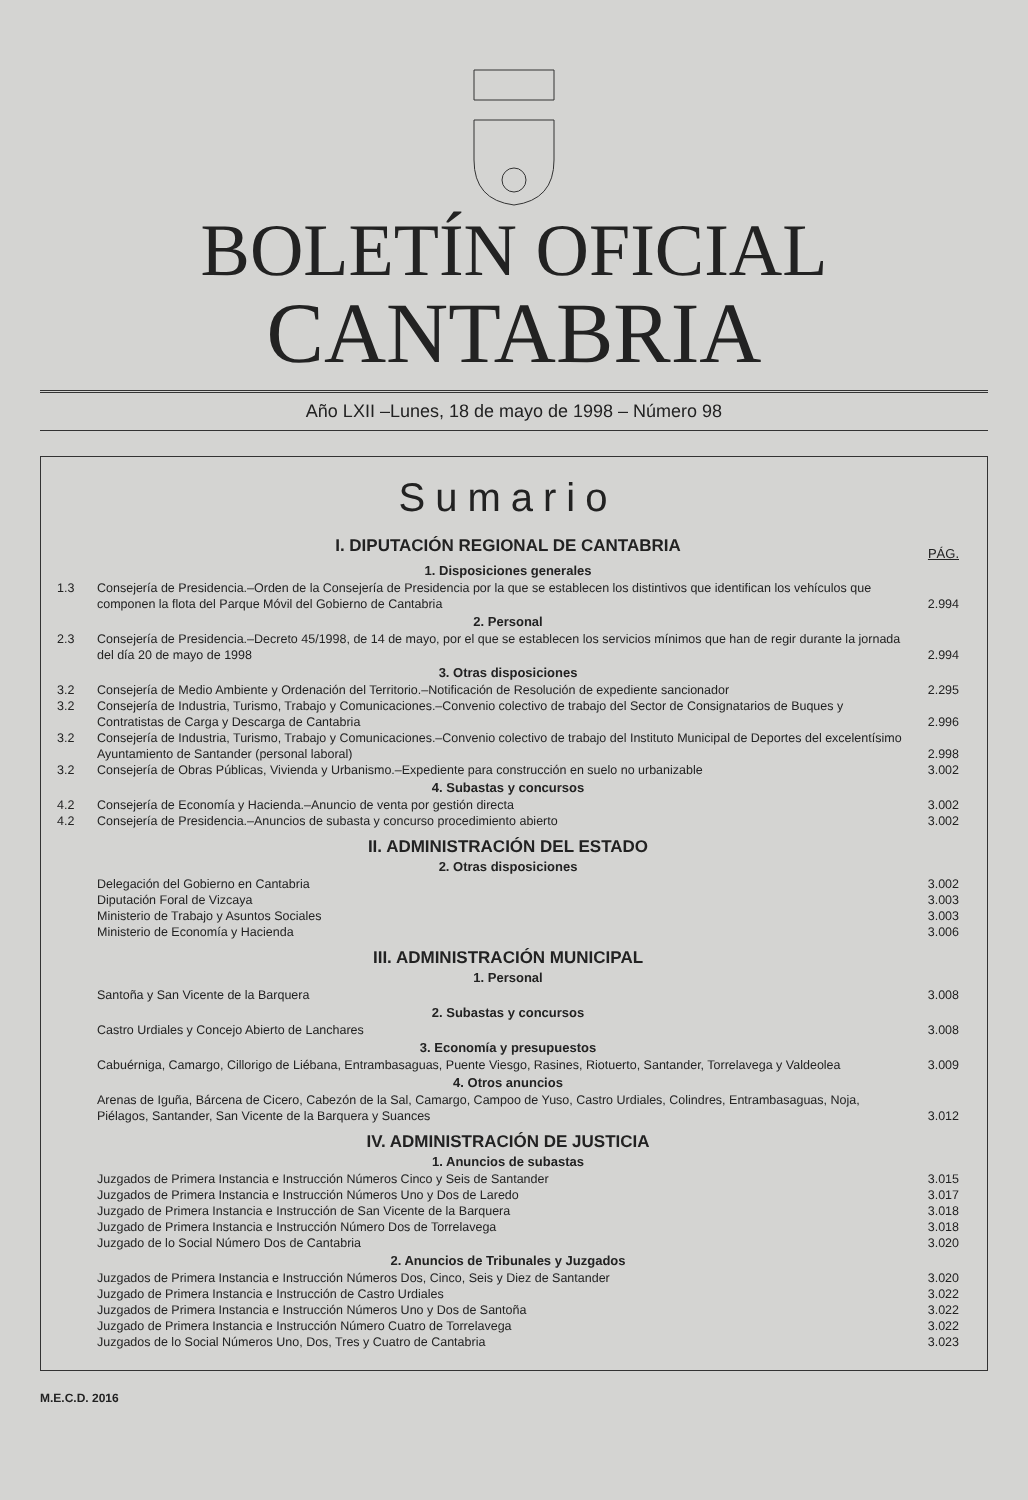BOLETÍN OFICIAL
CANTABRIA
Año LXII –Lunes, 18 de mayo de 1998 – Número 98
Sumario
I. DIPUTACIÓN REGIONAL DE CANTABRIA
PÁG.
1. Disposiciones generales
| 1.3 | Consejería de Presidencia.–Orden de la Consejería de Presidencia por la que se establecen los distintivos que identifican los vehículos que componen la flota del Parque Móvil del Gobierno de Cantabria | 2.994 |
2. Personal
| 2.3 | Consejería de Presidencia.–Decreto 45/1998, de 14 de mayo, por el que se establecen los servicios mínimos que han de regir durante la jornada del día 20 de mayo de 1998 | 2.994 |
3. Otras disposiciones
| 3.2 | Consejería de Medio Ambiente y Ordenación del Territorio.–Notificación de Resolución de expediente sancionador | 2.295 |
| 3.2 | Consejería de Industria, Turismo, Trabajo y Comunicaciones.–Convenio colectivo de trabajo del Sector de Consignatarios de Buques y Contratistas de Carga y Descarga de Cantabria | 2.996 |
| 3.2 | Consejería de Industria, Turismo, Trabajo y Comunicaciones.–Convenio colectivo de trabajo del Instituto Municipal de Deportes del excelentísimo Ayuntamiento de Santander (personal laboral) | 2.998 |
| 3.2 | Consejería de Obras Públicas, Vivienda y Urbanismo.–Expediente para construcción en suelo no urbanizable | 3.002 |
4. Subastas y concursos
| 4.2 | Consejería de Economía y Hacienda.–Anuncio de venta por gestión directa | 3.002 |
| 4.2 | Consejería de Presidencia.–Anuncios de subasta y concurso procedimiento abierto | 3.002 |
II. ADMINISTRACIÓN DEL ESTADO
2. Otras disposiciones
| | Delegación del Gobierno en Cantabria | 3.002 |
| | Diputación Foral de Vizcaya | 3.003 |
| | Ministerio de Trabajo y Asuntos Sociales | 3.003 |
| | Ministerio de Economía y Hacienda | 3.006 |
III. ADMINISTRACIÓN MUNICIPAL
1. Personal
| | Santoña y San Vicente de la Barquera | 3.008 |
2. Subastas y concursos
| | Castro Urdiales y Concejo Abierto de Lanchares | 3.008 |
3. Economía y presupuestos
| | Cabuérniga, Camargo, Cillorigo de Liébana, Entrambasaguas, Puente Viesgo, Rasines, Riotuerto, Santander, Torrelavega y Valdeolea | 3.009 |
4. Otros anuncios
| | Arenas de Iguña, Bárcena de Cicero, Cabezón de la Sal, Camargo, Campoo de Yuso, Castro Urdiales, Colindres, Entrambasaguas, Noja, Piélagos, Santander, San Vicente de la Barquera y Suances | 3.012 |
IV. ADMINISTRACIÓN DE JUSTICIA
1. Anuncios de subastas
| | Juzgados de Primera Instancia e Instrucción Números Cinco y Seis de Santander | 3.015 |
| | Juzgados de Primera Instancia e Instrucción Números Uno y Dos de Laredo | 3.017 |
| | Juzgado de Primera Instancia e Instrucción de San Vicente de la Barquera | 3.018 |
| | Juzgado de Primera Instancia e Instrucción Número Dos de Torrelavega | 3.018 |
| | Juzgado de lo Social Número Dos de Cantabria | 3.020 |
2. Anuncios de Tribunales y Juzgados
| | Juzgados de Primera Instancia e Instrucción Números Dos, Cinco, Seis y Diez de Santander | 3.020 |
| | Juzgado de Primera Instancia e Instrucción de Castro Urdiales | 3.022 |
| | Juzgados de Primera Instancia e Instrucción Números Uno y Dos de Santoña | 3.022 |
| | Juzgado de Primera Instancia e Instrucción Número Cuatro de Torrelavega | 3.022 |
| | Juzgados de lo Social Números Uno, Dos, Tres y Cuatro de Cantabria | 3.023 |
M.E.C.D. 2016